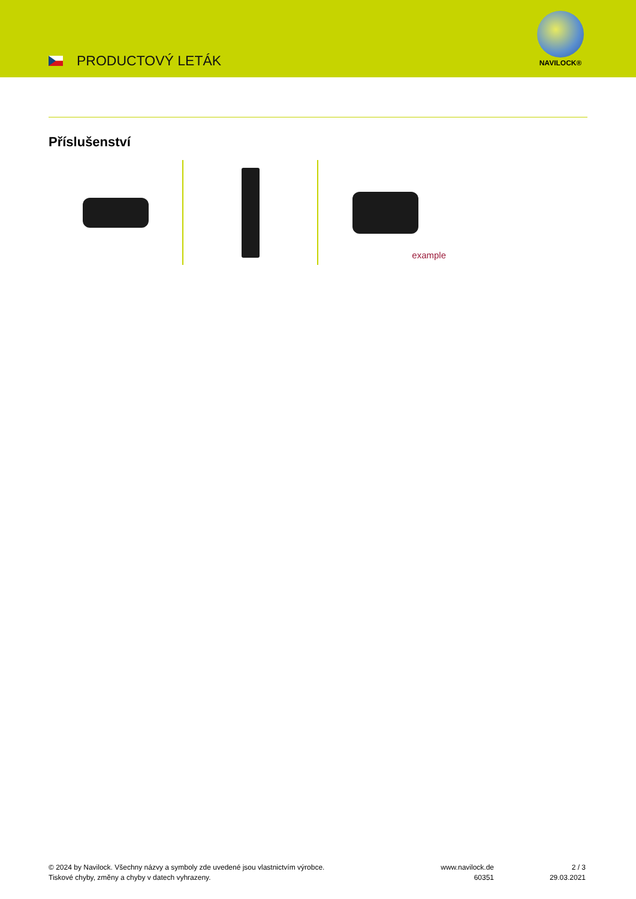PRODUCTOVÝ LETÁK
NAVILOCK®
Příslušenství
example
© 2024 by Navilock. Všechny názvy a symboly zde uvedené jsou vlastnictvím výrobce.
Tiskové chyby, změny a chyby v datech vyhrazeny.
www.navilock.de
60351
2 / 3
29.03.2021